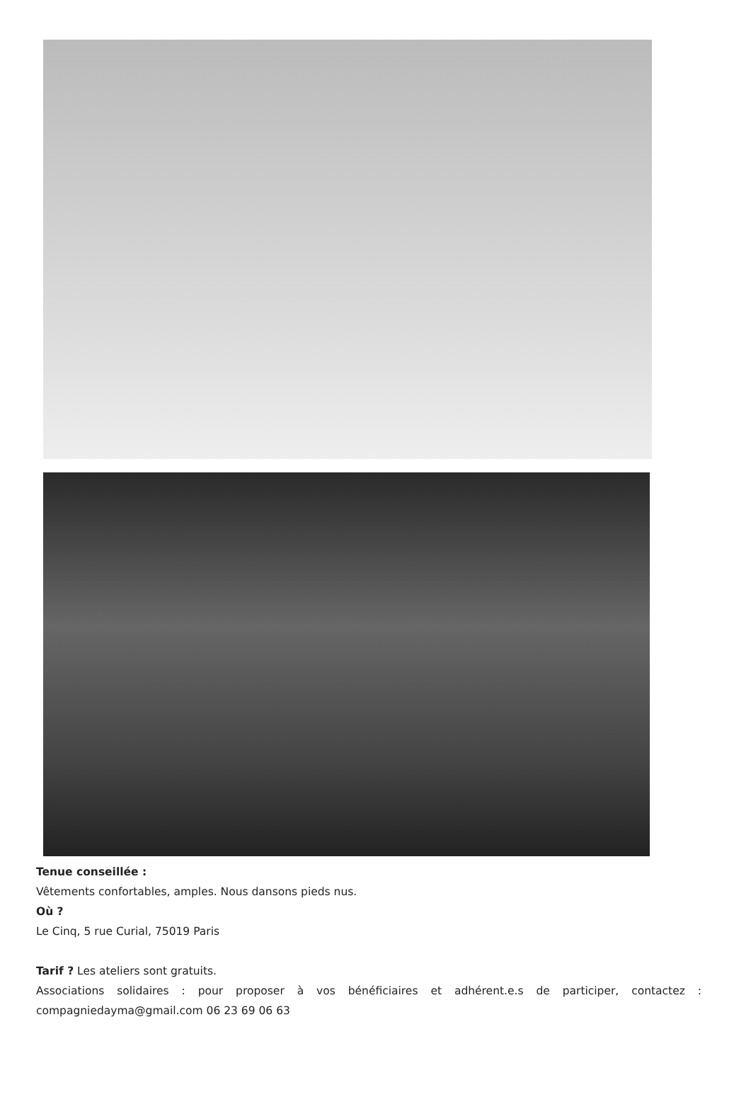Tenue conseillée :
Vêtements confortables, amples. Nous dansons pieds nus.
Où ?
Le Cinq, 5 rue Curial, 75019 Paris
Tarif ? Les ateliers sont gratuits.
Associations solidaires : pour proposer à vos bénéficiaires et adhérent.e.s de participer, contactez : compagniedayma@gmail.com 06 23 69 06 63